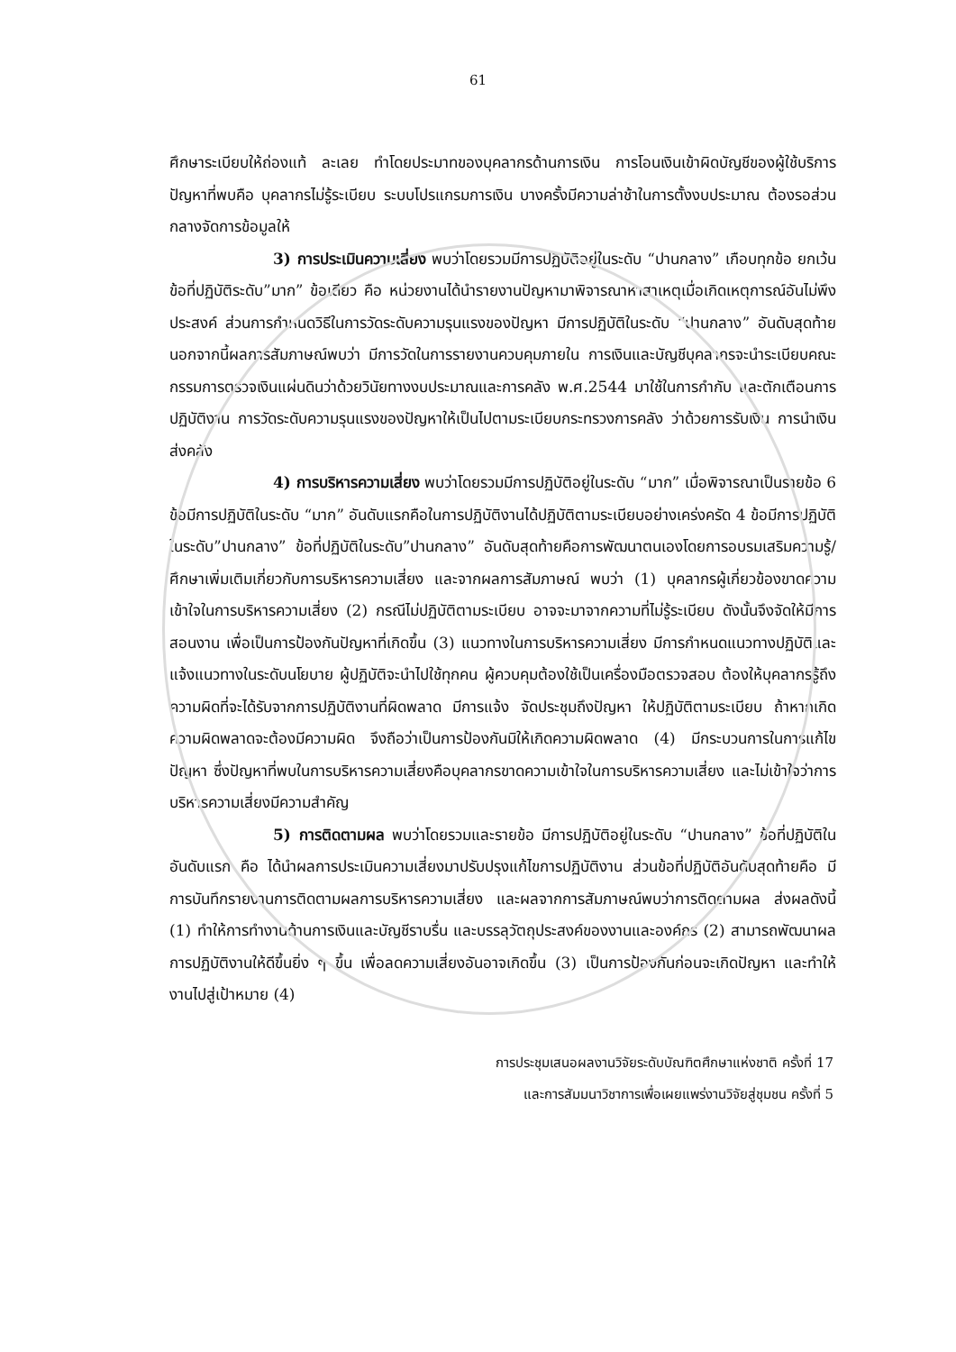61
ศึกษาระเบียบให้ถ่องแท้ ละเลย ทำโดยประมาทของบุคลากรด้านการเงิน การโอนเงินเข้าผิดบัญชีของผู้ใช้บริการ ปัญหาที่พบคือ บุคลากรไม่รู้ระเบียบ ระบบโปรแกรมการเงิน บางครั้งมีความล่าช้าในการตั้งงบประมาณ ต้องรอส่วนกลางจัดการข้อมูลให้
3) การประเมินความเสี่ยง พบว่าโดยรวมมีการปฏิบัติอยู่ในระดับ “ปานกลาง” เกือบทุกข้อ ยกเว้นข้อที่ปฏิบัติระดับ”มาก” ข้อเดียว คือ หน่วยงานได้นำรายงานปัญหามาพิจารณาหาสาเหตุเมื่อเกิดเหตุการณ์อันไม่พึงประสงค์ ส่วนการกำหนดวิธีในการวัดระดับความรุนแรงของปัญหา มีการปฏิบัติในระดับ “ปานกลาง” อันดับสุดท้าย นอกจากนี้ผลการสัมภาษณ์พบว่า มีการวัดในการรายงานควบคุมภายใน การเงินและบัญชีบุคลากรจะนำระเบียบคณะกรรมการตรวจเงินแผ่นดินว่าด้วยวินัยทางงบประมาณและการคลัง พ.ศ.2544 มาใช้ในการกำกับ และตักเตือนการปฏิบัติงาน การวัดระดับความรุนแรงของปัญหาให้เป็นไปตามระเบียบกระทรวงการคลัง ว่าด้วยการรับเงิน การนำเงินส่งคลัง
4) การบริหารความเสี่ยง พบว่าโดยรวมมีการปฏิบัติอยู่ในระดับ “มาก” เมื่อพิจารณาเป็นรายข้อ 6 ข้อมีการปฏิบัติในระดับ “มาก” อันดับแรกคือในการปฏิบัติงานได้ปฏิบัติตามระเบียบอย่างเคร่งครัด 4 ข้อมีการปฏิบัติในระดับ”ปานกลาง” ข้อที่ปฏิบัติในระดับ”ปานกลาง” อันดับสุดท้ายคือการพัฒนาตนเองโดยการอบรมเสริมความรู้/ศึกษาเพิ่มเติมเกี่ยวกับการบริหารความเสี่ยง และจากผลการสัมภาษณ์ พบว่า (1) บุคลากรผู้เกี่ยวข้องขาดความเข้าใจในการบริหารความเสี่ยง (2) กรณีไม่ปฏิบัติตามระเบียบ อาจจะมาจากความที่ไม่รู้ระเบียบ ดังนั้นจึงจัดให้มีการสอนงาน เพื่อเป็นการป้องกันปัญหาที่เกิดขึ้น (3) แนวทางในการบริหารความเสี่ยง มีการกำหนดแนวทางปฏิบัติและแจ้งแนวทางในระดับนโยบาย ผู้ปฏิบัติจะนำไปใช้ทุกคน ผู้ควบคุมต้องใช้เป็นเครื่องมือตรวจสอบ ต้องให้บุคลากรรู้ถึงความผิดที่จะได้รับจากการปฏิบัติงานที่ผิดพลาด มีการแจ้ง จัดประชุมถึงปัญหา ให้ปฏิบัติตามระเบียบ ถ้าหากเกิดความผิดพลาดจะต้องมีความผิด จึงถือว่าเป็นการป้องกันมิให้เกิดความผิดพลาด (4) มีกระบวนการในการแก้ไขปัญหา ซึ่งปัญหาที่พบในการบริหารความเสี่ยงคือบุคลากรขาดความเข้าใจในการบริหารความเสี่ยง และไม่เข้าใจว่าการบริหารความเสี่ยงมีความสำคัญ
5) การติดตามผล พบว่าโดยรวมและรายข้อ มีการปฏิบัติอยู่ในระดับ “ปานกลาง” ข้อที่ปฏิบัติในอันดับแรก คือ ได้นำผลการประเมินความเสี่ยงมาปรับปรุงแก้ไขการปฏิบัติงาน ส่วนข้อที่ปฏิบัติอันดับสุดท้ายคือ มีการบันทึกรายงานการติดตามผลการบริหารความเสี่ยง และผลจากการสัมภาษณ์พบว่าการติดตามผล ส่งผลดังนี้ (1) ทำให้การทำงานด้านการเงินและบัญชีราบรื่น และบรรลุวัตถุประสงค์ของงานและองค์กร (2) สามารถพัฒนาผลการปฏิบัติงานให้ดีขึ้นยิ่ง ๆ ขึ้น เพื่อลดความเสี่ยงอันอาจเกิดขึ้น (3) เป็นการป้องกันก่อนจะเกิดปัญหา และทำให้งานไปสู่เป้าหมาย (4)
การประชุมเสนอผลงานวิจัยระดับบัณฑิตศึกษาแห่งชาติ ครั้งที่ 17
และการสัมมนาวิชาการเพื่อเผยแพร่งานวิจัยสู่ชุมชน ครั้งที่ 5